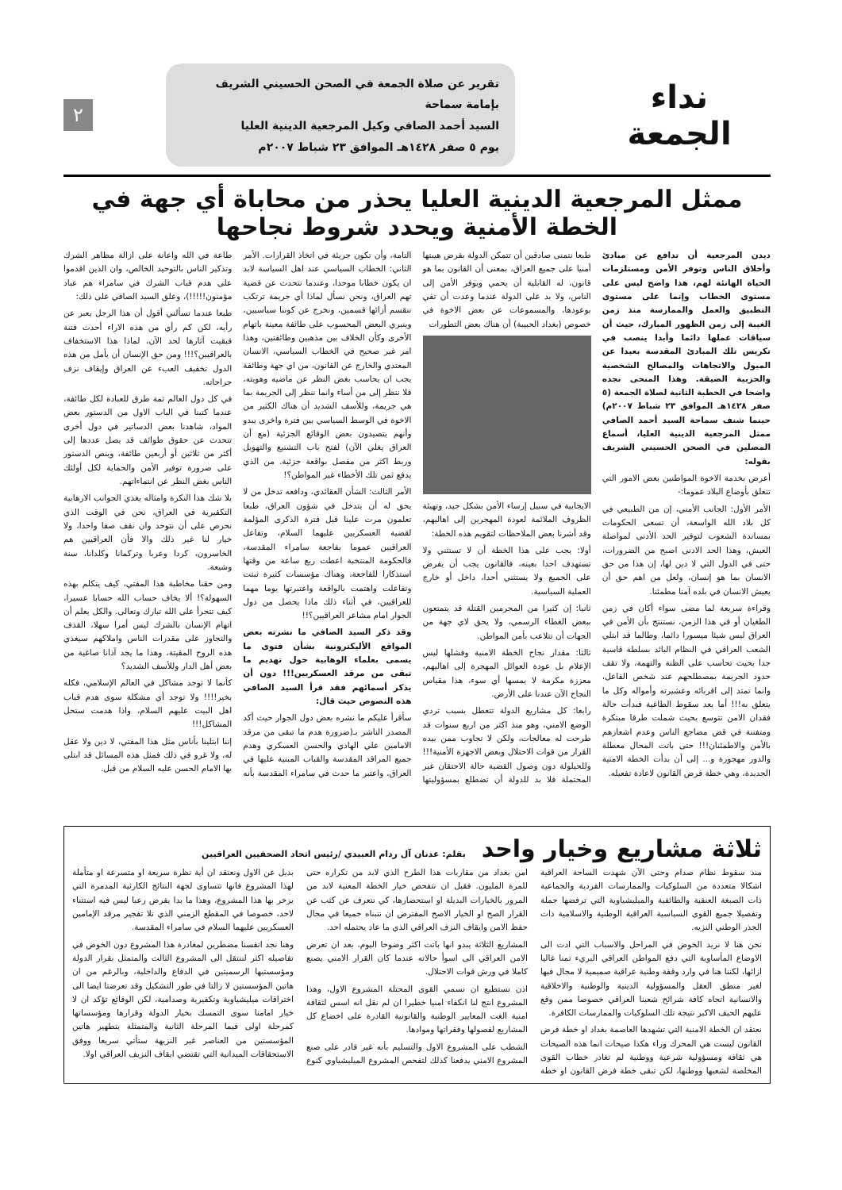نداء
الجمعة
تقرير عن صلاة الجمعة في الصحن الحسيني الشريف بإمامة سماحة
السيد أحمد الصافي وكيل المرجعية الدينية العليا
يوم ٥ صفر ١٤٢٨هـ الموافق ٢٣ شباط ٢٠٠٧م
٢
ممثل المرجعية الدينية العليا يحذر من محاباة أي جهة في الخطة الأمنية ويحدد شروط نجاحها
ديدن المرجعية أن تدافع عن مبادئ وأخلاق الناس وتوفر الأمن ومستلزمات الحياة الهانئة لهم، هذا واضح ليس على مستوى الخطاب وإنما على مستوى التطبيق والعمل والممارسة منذ زمن الغيبة إلى زمن الظهور المبارك، حيث أن سياقات عملها دائما وأبدا ينصب في تكريس تلك المبادئ المقدسة بعيدا عن الميول والاتجاهات والمصالح الشخصية والحزبية الضيقة. وهذا المنحى نجده واضحا في الخطبة الثانية لصلاة الجمعة (٥ صفر ١٤٢٨هـ الموافق ٢٣ شباط ٢٠٠٧م) حينما شنف سماحة السيد أحمد الصافي ممثل المرجعية الدينية العليا، أسماع المصلين في الصحن الحسيني الشريف بقوله:
أعرض بخدمة الاخوة المواطنين بعض الامور التي تتعلق بأوضاع البلاد عموما:-
الأمر الأول: الجانب الأمني، إن من الطبيعي في كل بلاد الله الواسعة، أن تسعى الحكومات بمساندة الشعوب لتوفير الحد الأدنى لمواصلة العيش، وهذا الحد الادنى اصبح من الضرورات، حتى في الدول التي لا دين لها، إن هذا من حق الانسان بما هو إنسان، ولعل من اهم حق أن يعيش الانسان في بلده آمنا مطمئنا.
وقراءة سريعة لما مضى سواء أكان في زمن الطغيان أو في هذا الزمن، نستنتج بأن الأمن في العراق ليس شيئا ميسورا دائما، وطالما قد ابتلي الشعب العراقي في النظام البائد بسلطة قاسية جدا بحيث تحاسب على الظنة والتهمة، ولا تقف حدود الجريمة بمصطلحهم عند شخص الفاعل، وانما تمتد إلى اقربائه وعشيرته وأمواله وكل ما يتعلق به!!! أما بعد سقوط الطاغية فبدأت حالة فقدان الامن تتوسع بحيث شملت طرقا مبتكرة ومتفننة في قض مضاجع الناس وعدم اشعارهم بالأمن والاطمئنان!!! حتى باتت المحال معطلة والدور مهجورة و... إلى أن بدأت الخطة الامنية الجديدة، وهي خطة فرض القانون لاعادة تفعيله.
طبعا نتمنى صادقين أن تتمكن الدولة بفرض هيبتها أمنيا على جميع العراق، بمعنى أن القانون بما هو قانون، له القابلية أن يحمي ويوفر الأمن إلى الناس، ولا بد على الدولة عندما وعدت أن تفي بوعودها، والمسموعات عن بعض الاخوة في خصوص (بغداد الحبيبة) أن هناك بعض التطورات
الايجابية في سبيل إرساء الأمن بشكل جيد، وتهيئة الظروف الملائمة لعودة المهجرين إلى اهاليهم، وقد أشرنا بعض الملاحظات لتقويم هذه الخطة:
أولا: يجب على هذا الخطة أن لا تستثني ولا تستهدف احدا بعينه، فالقانون يجب أن يفرض على الجميع ولا يستثني أحدا، داخل أو خارج العملية السياسية.
ثانيا: إن كثيرا من المجرمين القتلة قد يتمتعون ببعض الغطاء الرسمي، ولا يحق لاي جهة من الجهات أن تتلاعب بأمن المواطن.
ثالثا: مقدار نجاح الخطة الامنية وفشلها ليس الإعلام بل عودة العوائل المهجرة إلى اهاليهم، معززة مكرمة لا يمسها أي سوء، هذا مقياس النجاح الآن عندنا على الأرض.
رابعا: كل مشاريع الدولة تتعطل بسبب تردي الوضع الامني، وهو منذ اكثر من اربع سنوات قد طرحت له معالجات، ولكن لا تجاوب ممن بيده القرار من قوات الاحتلال وبعض الاجهزة الأمنية!!! وللحيلولة دون وصول القضية حالة الاحتقان غير المحتملة فلا بد للدولة أن تضطلع بمسؤوليتها التامة، وأن تكون جريئة في اتخاذ القرارات. الأمر الثاني: الخطاب السياسي عند اهل السياسة لابد ان يكون خطابا موحدا، وعندما نتحدث عن قضية تهم العراق، ونحن نسأل لماذا أي جريمة ترتكب ننقسم أزائها قسمين، ونخرج عن كوننا سياسيين، وينبري البعض المحسوب على طائفة معينة باتهام الأخرى وكأن الخلاف بين مذهبين وطائفتين، وهذا امر غير صحيح في الخطاب السياسي، الانسان المعتدي والخارج عن القانون، من اي جهة وطائفة يجب ان يحاسب بغض النظر عن ماضيه وهويته، فلا ننظر إلى من أساء وانما ننظر إلى الجريمة بما هي جريمة، وللأسف الشديد أن هناك الكثير من الاخوة في الوسط السياسي بين فترة واخرى يبدو وأنهم يتصيدون بعض الوقائع الجزئية (مع أن العراق يغلي الآن) لفتح باب التشنيع والتهويل وربط اكثر من مفصل بواقعة جزئية. من الذي يدفع ثمن تلك الأخطاء غير المواطن؟!
الأمر الثالث: الشأن العقائدي، ودافعه تدخل من لا يحق له أن يتدخل في شؤون العراق، طبعا تعلمون مرت علينا قبل فترة الذكرى المؤلمة لقضية العسكريين عليهما السلام، وتفاعل العراقيين عموما بفاجعة سامراء المقدسة، فالحكومة المنتخبة اعطت ربع ساعة من وقتها استذكارا للفاجعة، وهناك مؤسسات كثيرة ثبتت وتفاعلت واهتمت بالواقعة واعتبرتها يوما مهما للعراقيين، في أثناء ذلك ماذا يحصل من دول الجوار امام مشاعر العراقيين؟!!
وقد ذكر السيد الصافي ما نشرته بعض المواقع الأليكترونية بشأن فتوى ما يسمى بعلماء الوهابية حول تهديم ما تبقى من مرقد العسكريين!!! دون أن يذكر أسمائهم فقد قرأ السيد الصافي هذه النصوص حيث قال:
سأقرأ عليكم ما نشره بعض دول الجوار حيث أكد المصدر الناشر بـ(ضرورة هدم ما تبقى من مرقد الامامين علي الهادي والحسن العسكري وهدم جميع المراقد المقدسة والقباب المبنية عليها في العراق، واعتبر ما حدث في سامراء المقدسة بأنه طاعة في الله واعانة على ازالة مظاهر الشرك وتذكير الناس بالتوحيد الخالص، وان الذين اقدموا على هدم قباب الشرك في سامراء هم عباد مؤمنون!!!!!)، وعلق السيد الصافي على ذلك:
طبعا عندما تسألني أقول أن هذا الرجل يعبر عن رأيه، لكن كم رأي من هذه الاراء أحدث فتنة فبقيت آثارها لحد الآن، لماذا هذا الاستخفاف بالعراقيين؟!!! ومن حق الإنسان أن يأمل من هذه الدول تخفيف العبء عن العراق وإيقاف نزف جراحاته.
في كل دول العالم ثمة طرق للعبادة لكل طائفة، عندما كتبنا في الباب الاول من الدستور بعض المواد، شاهدنا بعض الدساتير في دول أخرى تتحدث عن حقوق طوائف قد يصل عددها إلى أكثر من ثلاثين أو أربعين طائفة، وينص الدستور على ضرورة توفير الأمن والحماية لكل أولئك الناس بغض النظر عن انتماءاتهم.
بلا شك هذا النكرة وامثاله يغذي الجوانب الارهابية التكفيرية في العراق، نحن في الوقت الذي نحرص على أن نتوحد وان نقف صفا واحدا، ولا خيار لنا غير ذلك والا فأن العراقيين هم الخاسرون، كردا وعربا وتركمانا وكلدانا، سنة وشيعة.
ومن حقنا مخاطبة هذا المفتي، كيف يتكلم بهذه السهولة؟! ألا يخاف حساب الله حسابا عسيرا، كيف تتجرأ على الله تبارك وتعالى. والكل يعلم أن اتهام الإنسان بالشرك ليس أمرا سهلا، القذف والتجاوز على مقدرات الناس واملاكهم سيغذي هذه الروح المقيتة، وهذا ما يجد آذانا صاغية من بعض أهل الدار وللأسف الشديد؟
كأنما لا توجد مشاكل في العالم الإسلامي، فكله بخير!!!! ولا توجد أي مشكلة سوى هدم قباب اهل البيت عليهم السلام، واذا هدمت ستحل المشاكل!!!
إننا ابتلينا بأناس مثل هذا المفتي، لا دين ولا عقل له، ولا غرو في ذلك فمثل هذه المسائل قد ابتلى بها الامام الحسن عليه السلام من قبل.
ثلاثة مشاريع وخيار واحد
بقلم: عدنان آل ردام العبيدي /رئيس اتحاد الصحفيين العراقيين
منذ سقوط نظام صدام وحتى الآن شهدت الساحة العراقية اشكالا متعددة من السلوكيات والممارسات الفردية والجماعية ذات الصبغة العنفية والطائفية والميليشياوية التي ترفضها جملة وتفصيلا جميع القوى السياسية العراقية الوطنية والاسلامية ذات الجذر الوطني النزيه.
نحن هنا لا نريد الخوض في المراحل والاسباب التي ادت الى الاوضاع المأساوية التي دفع المواطن العراقي البريء ثمنا غاليا ازائها، لكننا هنا في وارد وقفة وطنية عراقية صميمية لا مجال فيها لغير منطق العقل والمسؤولية الدينية والوطنية والاخلاقية والانسانية اتجاه كافة شرائح شعبنا العراقي خصوصا ممن وقع عليهم الحيف الاكبر نتيجة تلك السلوكيات والممارسات الكافرة.
نعتقد ان الخطة الامنية التي تشهدها العاصمة بغداد او خطة فرض القانون ليست هي المحرك وراء هكذا صيحات انما هذه الصيحات هي ثقافة ومسؤولية شرعية ووطنية لم تغادر خطاب القوى المخلصة لشعبها ووطنها، لكن تبقى خطة فرض القانون او خطة امن بغداد من مقاربات هذا الطرح الذي لابد من تكراره حتى للمرة المليون. فقبل ان نتفحص خيار الخطة المعنية لابد من المرور بالخيارات البديلة او استحضارها، كي نتعرف عن كثب عن القرار الصح او الخيار الاصح المفترض ان نتبناه جميعا في مجال حفظ الامن وايقاف النزف العراقي الذي ما عاد يحتمله احد.
المشاريع الثلاثة يبدو انها باتت اكثر وضوحا اليوم، بعد ان تعرض الامن العراقي الى اسوأ حالاته عندما كان القرار الامني يصنع كاملا في ورش قوات الاحتلال.
اذن نستطيع ان نسمي القوى المحتلة المشروع الاول، وهذا المشروع انتج لنا انكفاء امنيا خطيرا ان لم نقل انه اسس لثقافة امنية الغت المعايير الوطنية والقانونية القادرة على اخضاع كل المشاريع لفصولها وفقراتها وموادها.
الشطب على المشروع الاول والتسليم بأنه غير قادر على صنع المشروع الامني يدفعنا كذلك لتفحص المشروع الميليشياوي كنوع بديل عن الاول ونعتقد ان أية نظرة سريعة او متسرعة او متأملة لهذا المشروع فانها تتساوى لجهة النتائج الكارثية المدمرة التي يزخر بها هذا المشروع، وهذا ما بدا يفرض رعبا ليس فيه استثناء لاحد، خصوصا في المقطع الزمني الذي تلا تفجير مرقد الإمامين العسكريين عليهما السلام في سامراء المقدسة.
وهنا نجد انفسنا مضطرين لمغادرة هذا المشروع دون الخوض في تفاصيله اكثر لننتقل الى المشروع الثالث والمتمثل بقرار الدولة ومؤسستيها الرسميتين في الدفاع والداخلية، وبالرغم من ان هاتين المؤسستين لا زالتا في طور التشكيل وقد تعرضتا ايضا الى اختراقات ميليشياوية وتكفيرية وصدامية، لكن الوقائع تؤكد ان لا خيار امامنا سوى التمسك بخيار الدولة وقرارها ومؤسساتها كمرحلة اولى فيما المرحلة الثانية والمتمثلة بتطهير هاتين المؤسستين من العناصر غير النزيهة ستأتي سريعا ووفق الاستحقاقات الميدانية التي تقتضي ايقاف النزيف العراقي اولا.